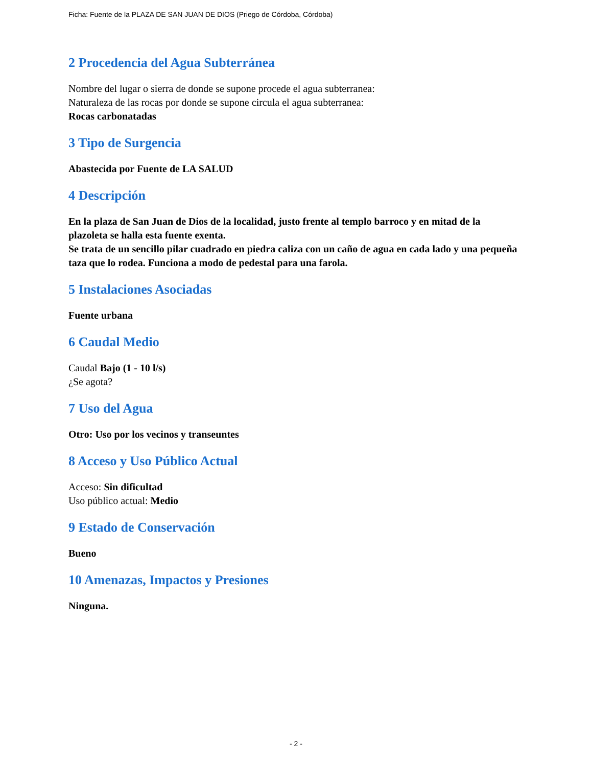Ficha: Fuente de la PLAZA DE SAN JUAN DE DIOS (Priego de Córdoba, Córdoba)
2 Procedencia del Agua Subterránea
Nombre del lugar o sierra de donde se supone procede el agua subterranea:
Naturaleza de las rocas por donde se supone circula el agua subterranea:
Rocas carbonatadas
3 Tipo de Surgencia
Abastecida por Fuente de LA SALUD
4 Descripción
En la plaza de San Juan de Dios de la localidad, justo frente al templo barroco y en mitad de la plazoleta se halla esta fuente exenta.
Se trata de un sencillo pilar cuadrado en piedra caliza con un caño de agua en cada lado y una pequeña taza que lo rodea. Funciona a modo de pedestal para una farola.
5 Instalaciones Asociadas
Fuente urbana
6 Caudal Medio
Caudal Bajo (1 - 10 l/s)
¿Se agota?
7 Uso del Agua
Otro: Uso por los vecinos y transeuntes
8 Acceso y Uso Público Actual
Acceso: Sin dificultad
Uso público actual: Medio
9 Estado de Conservación
Bueno
10 Amenazas, Impactos y Presiones
Ninguna.
- 2 -